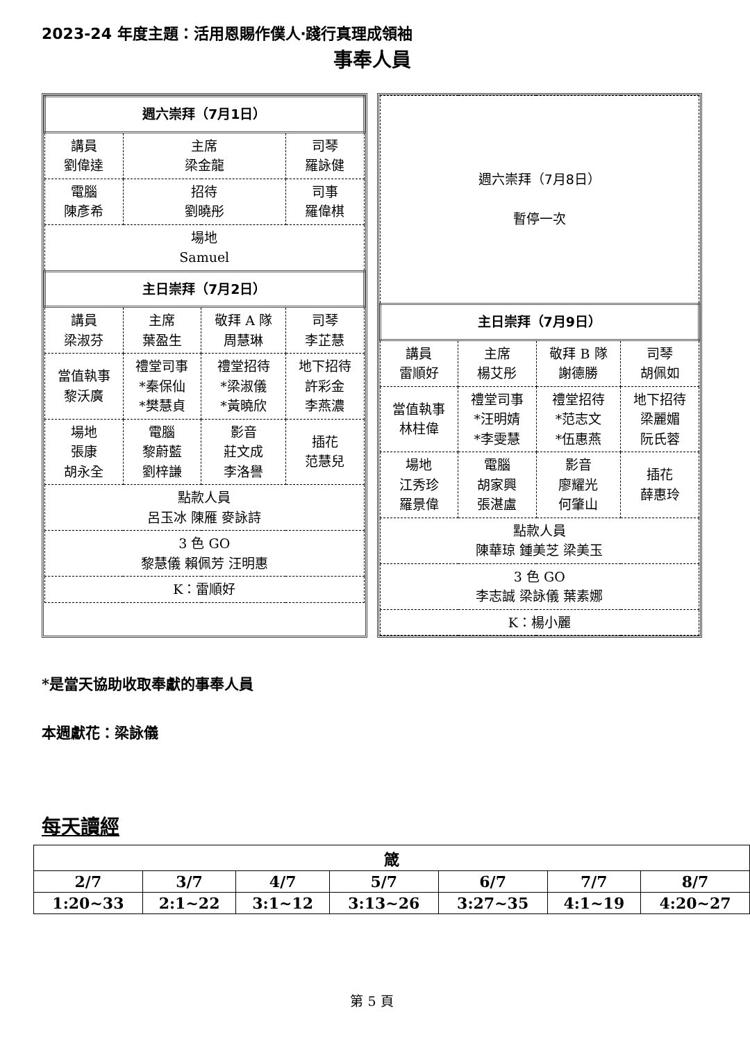2023-24 年度主題：活用恩賜作僕人‧踐行真理成領袖
事奉人員
| 週六崇拜（7月1日） | | | |
| --- | --- | --- | --- |
| 講員 劉偉達 | 主席 梁金龍 | | 司琴 羅詠健 |
| 電腦 陳彥希 | 招待 劉曉彤 | | 司事 羅偉棋 |
| 場地 Samuel | | | |
| 主日崇拜（7月2日） | | | |
| 講員 梁淑芬 | 主席 葉盈生 | 敬拜 A 隊 周慧琳 | 司琴 李芷慧 |
| 當值執事 黎沃廣 | 禮堂司事 *秦保仙 *樊慧貞 | 禮堂招待 *梁淑儀 *黃曉欣 | 地下招待 許彩金 李燕濃 |
| 場地 張康 胡永全 | 電腦 黎蔚藍 劉梓謙 | 影音 莊文成 李洛譽 | 插花 范慧兒 |
| 點款人員 呂玉冰 陳雁 麥詠詩 | | | |
| 3 色 GO 黎慧儀 賴佩芳 汪明惠 | | | |
| K：雷順好 | | | |
| 週六崇拜（7月8日） 暫停一次 | | | |
| 主日崇拜（7月9日） | | | |
| 講員 雷順好 | 主席 楊艾彤 | 敬拜 B 隊 謝德勝 | 司琴 胡佩如 |
| 當值執事 林柱偉 | 禮堂司事 *汪明婧 *李雯慧 | 禮堂招待 *范志文 *伍惠燕 | 地下招待 梁麗媚 阮氏蓉 |
| 場地 江秀珍 羅景偉 | 電腦 胡家興 張湛盧 | 影音 廖耀光 何肇山 | 插花 薛惠玲 |
| 點款人員 陳華琼 鍾美芝 梁美玉 | | | |
| 3 色 GO 李志誠 梁詠儀 葉素娜 | | | |
| K：楊小麗 | | | |
*是當天協助收取奉獻的事奉人員
本週獻花：梁詠儀
每天讀經
| 箴 | | | | | | |
| 2/7 | 3/7 | 4/7 | 5/7 | 6/7 | 7/7 | 8/7 |
| 1:20~33 | 2:1~22 | 3:1~12 | 3:13~26 | 3:27~35 | 4:1~19 | 4:20~27 |
第 5 頁